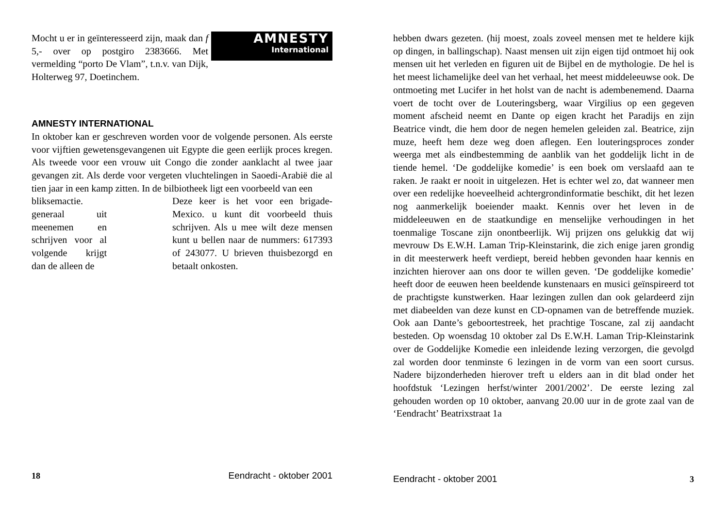AMNESTY
International
Mocht u er in geïnteresseerd zijn, maak dan f 5,- over op postgiro 2383666. Met vermelding “porto De Vlam”, t.n.v. van Dijk, Holterweg 97, Doetinchem.
AMNESTY INTERNATIONAL
In oktober kan er geschreven worden voor de volgende personen. Als eerste voor vijftien gewetensgevangenen uit Egypte die geen eerlijk proces kregen. Als tweede voor een vrouw uit Congo die zonder aanklacht al twee jaar gevangen zit. Als derde voor vergeten vluchtelingen in Saoedi-Arabië die al tien jaar in een kamp zitten. In de bilbiotheek ligt een voorbeeld van een
bliksemactie. generaal uit meenemen en schrijven voor al volgende krijgt dan de alleen de
Deze keer is het voor een brigade- Mexico. u kunt dit voorbeeld thuis schrijven. Als u mee wilt deze mensen kunt u bellen naar de nummers: 617393 of 243077. U brieven thuisbezorgd en betaalt onkosten.
18 Eendracht - oktober 2001
hebben dwars gezeten. (hij moest, zoals zoveel mensen met te heldere kijk op dingen, in ballingschap). Naast mensen uit zijn eigen tijd ontmoet hij ook mensen uit het verleden en figuren uit de Bijbel en de mythologie. De hel is het meest lichamelijke deel van het verhaal, het meest middeleeuwse ook. De ontmoeting met Lucifer in het holst van de nacht is adembenemend. Daarna voert de tocht over de Louteringsberg, waar Virgilius op een gegeven moment afscheid neemt en Dante op eigen kracht het Paradijs en zijn Beatrice vindt, die hem door de negen hemelen geleiden zal. Beatrice, zijn muze, heeft hem deze weg doen aflegen. Een louteringsproces zonder weerga met als eindbestemming de aanblik van het goddelijk licht in de tiende hemel. ‘De goddelijke komedie’ is een boek om verslaafd aan te raken. Je raakt er nooit in uitgelezen. Het is echter wel zo, dat wanneer men over een redelijke hoeveelheid achtergrondinformatie beschikt, dit het lezen nog aanmerkelijk boeiender maakt. Kennis over het leven in de middeleeuwen en de staatkundige en menselijke verhoudingen in het toenmalige Toscane zijn onontbeerlijk. Wij prijzen ons gelukkig dat wij mevrouw Ds E.W.H. Laman Trip-Kleinstarink, die zich enige jaren grondig in dit meesterwerk heeft verdiept, bereid hebben gevonden haar kennis en inzichten hierover aan ons door te willen geven. ‘De goddelijke komedie’ heeft door de eeuwen heen beeldende kunstenaars en musici geïnspireerd tot de prachtigste kunstwerken. Haar lezingen zullen dan ook gelardeerd zijn met diabeelden van deze kunst en CD-opnamen van de betreffende muziek. Ook aan Dante’s geboortestreek, het prachtige Toscane, zal zij aandacht besteden. Op woensdag 10 oktober zal Ds E.W.H. Laman Trip-Kleinstarink over de Goddelijke Komedie een inleidende lezing verzorgen, die gevolgd zal worden door tenminste 6 lezingen in de vorm van een soort cursus. Nadere bijzonderheden hierover treft u elders aan in dit blad onder het hoofdstuk ‘Lezingen herfst/winter 2001/2002’. De eerste lezing zal gehouden worden op 10 oktober, aanvang 20.00 uur in de grote zaal van de ‘Eendracht’ Beatrixstraat 1a
Eendracht - oktober 2001 3